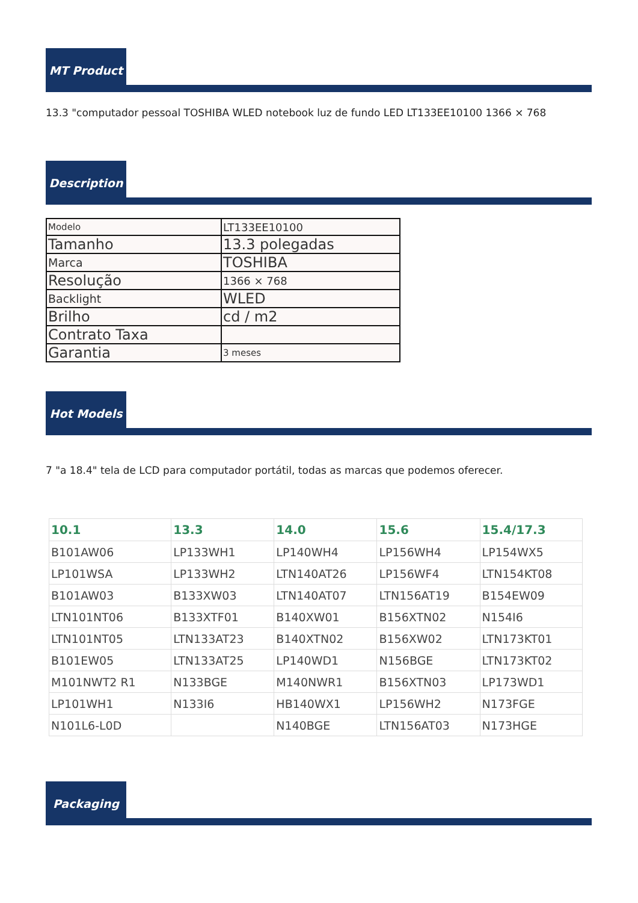MT Product
13.3 "computador pessoal TOSHIBA WLED notebook luz de fundo LED LT133EE10100 1366 × 768
Description
| Modelo | LT133EE10100 |
| Tamanho | 13.3 polegadas |
| Marca | TOSHIBA |
| Resolução | 1366 × 768 |
| Backlight | WLED |
| Brilho | cd / m2 |
| Contrato Taxa | |
| Garantia | 3 meses |
Hot Models
7 "a 18.4" tela de LCD para computador portátil, todas as marcas que podemos oferecer.
| 10.1 | 13.3 | 14.0 | 15.6 | 15.4/17.3 |
| --- | --- | --- | --- | --- |
| B101AW06 | LP133WH1 | LP140WH4 | LP156WH4 | LP154WX5 |
| LP101WSA | LP133WH2 | LTN140AT26 | LP156WF4 | LTN154KT08 |
| B101AW03 | B133XW03 | LTN140AT07 | LTN156AT19 | B154EW09 |
| LTN101NT06 | B133XTF01 | B140XW01 | B156XTN02 | N154I6 |
| LTN101NT05 | LTN133AT23 | B140XTN02 | B156XW02 | LTN173KT01 |
| B101EW05 | LTN133AT25 | LP140WD1 | N156BGE | LTN173KT02 |
| M101NWT2 R1 | N133BGE | M140NWR1 | B156XTN03 | LP173WD1 |
| LP101WH1 | N133I6 | HB140WX1 | LP156WH2 | N173FGE |
| N101L6-L0D | | N140BGE | LTN156AT03 | N173HGE |
Packaging